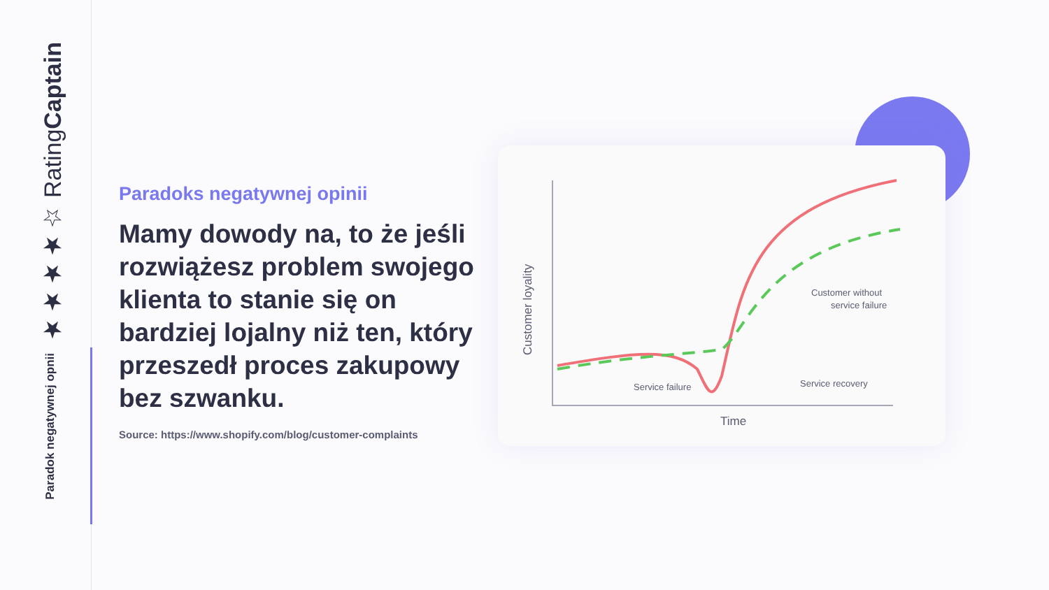★★★★☆ RatingCaptain
Paradok negatywnej opnii
Paradoks negatywnej opinii
Mamy dowody na, to że jeśli rozwiążesz problem swojego klienta to stanie się on bardziej lojalny niż ten, który przeszedł proces zakupowy bez szwanku.
Source: https://www.shopify.com/blog/customer-complaints
Customer loyality
Time
Service failure
Service recovery
Customer without
service failure